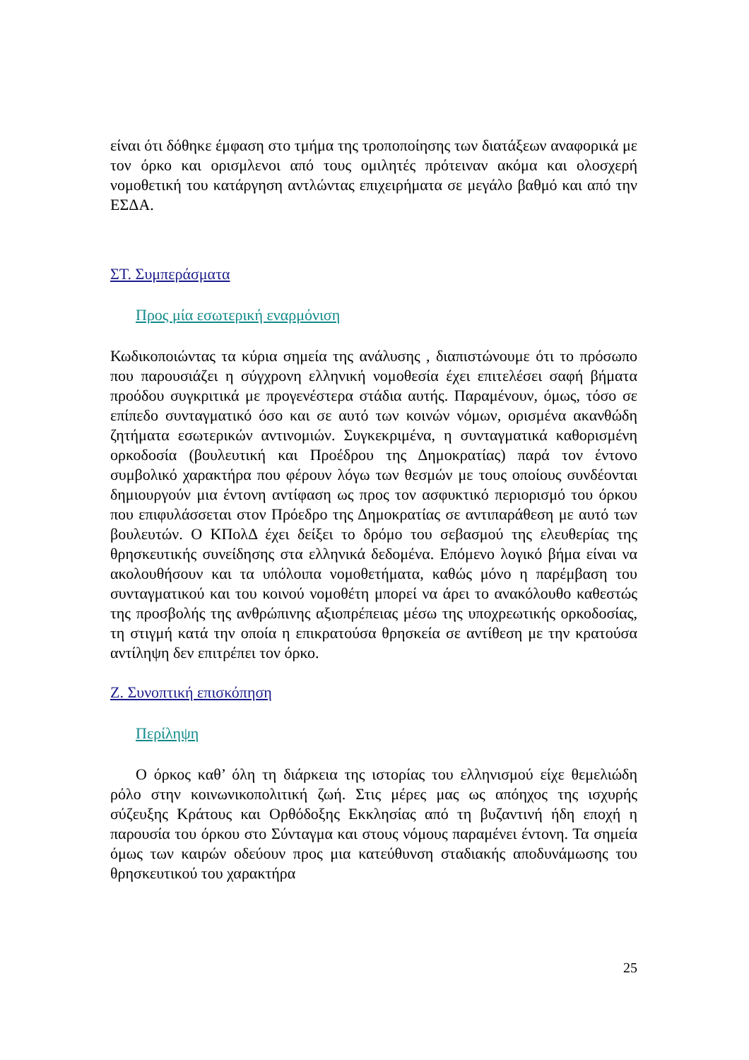είναι ότι δόθηκε έμφαση στο τμήμα της τροποποίησης των διατάξεων αναφορικά με τον όρκο και ορισμλενοι από τους ομιλητές πρότειναν ακόμα και ολοσχερή νομοθετική του κατάργηση αντλώντας επιχειρήματα σε μεγάλο βαθμό και από την ΕΣΔΑ.
ΣΤ. Συμπεράσματα
Προς μία εσωτερική εναρμόνιση
Κωδικοποιώντας τα κύρια σημεία της ανάλυσης , διαπιστώνουμε ότι το πρόσωπο που παρουσιάζει η σύγχρονη ελληνική νομοθεσία έχει επιτελέσει σαφή βήματα προόδου συγκριτικά με προγενέστερα στάδια αυτής. Παραμένουν, όμως, τόσο σε επίπεδο συνταγματικό όσο και σε αυτό των κοινών νόμων, ορισμένα ακανθώδη ζητήματα εσωτερικών αντινομιών. Συγκεκριμένα, η συνταγματικά καθορισμένη ορκοδοσία (βουλευτική και Προέδρου της Δημοκρατίας) παρά τον έντονο συμβολικό χαρακτήρα που φέρουν λόγω των θεσμών με τους οποίους συνδέονται δημιουργούν μια έντονη αντίφαση ως προς τον ασφυκτικό περιορισμό του όρκου που επιφυλάσσεται στον Πρόεδρο της Δημοκρατίας σε αντιπαράθεση με αυτό των βουλευτών. Ο ΚΠολΔ έχει δείξει το δρόμο του σεβασμού της ελευθερίας της θρησκευτικής συνείδησης στα ελληνικά δεδομένα. Επόμενο λογικό βήμα είναι να ακολουθήσουν και τα υπόλοιπα νομοθετήματα, καθώς μόνο η παρέμβαση του συνταγματικού και του κοινού νομοθέτη μπορεί να άρει το ανακόλουθο καθεστώς της προσβολής της ανθρώπινης αξιοπρέπειας μέσω της υποχρεωτικής ορκοδοσίας, τη στιγμή κατά την οποία η επικρατούσα θρησκεία σε αντίθεση με την κρατούσα αντίληψη δεν επιτρέπει τον όρκο.
Ζ. Συνοπτική επισκόπηση
Περίληψη
Ο όρκος καθ’ όλη τη διάρκεια της ιστορίας του ελληνισμού είχε θεμελιώδη ρόλο στην κοινωνικοπολιτική ζωή. Στις μέρες μας ως απόηχος της ισχυρής σύζευξης Κράτους και Ορθόδοξης Εκκλησίας από τη βυζαντινή ήδη εποχή η παρουσία του όρκου στο Σύνταγμα και στους νόμους παραμένει έντονη. Τα σημεία όμως των καιρών οδεύουν προς μια κατεύθυνση σταδιακής αποδυνάμωσης του θρησκευτικού του χαρακτήρα
25